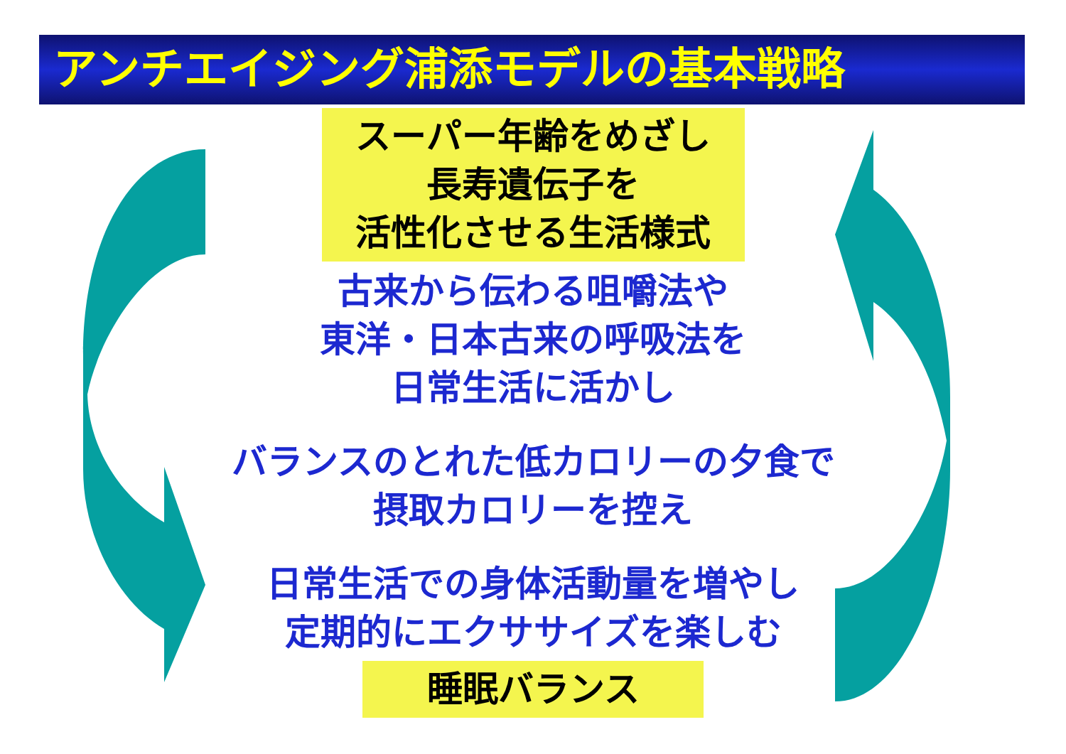アンチエイジング浦添モデルの基本戦略
スーパー年齢をめざし
長寿遺伝子を
活性化させる生活様式
古来から伝わる咀嚼法や
東洋・日本古来の呼吸法を
日常生活に活かし
バランスのとれた低カロリーの夕食で
摂取カロリーを控え
日常生活での身体活動量を増やし
定期的にエクササイズを楽しむ
睡眠バランス